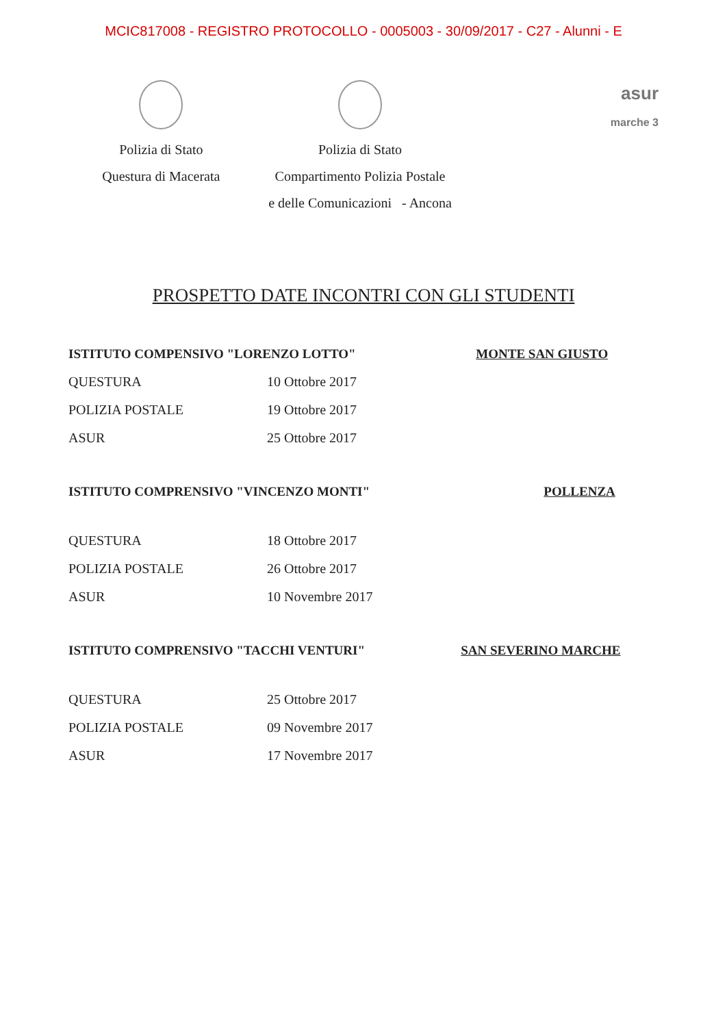MCIC817008 - REGISTRO PROTOCOLLO - 0005003 - 30/09/2017 - C27 - Alunni - E
Polizia di Stato
Questura di Macerata
Polizia di Stato
Compartimento Polizia Postale
e delle Comunicazioni - Ancona
asur
marche 3
PROSPETTO DATE INCONTRI CON GLI STUDENTI
| ISTITUTO COMPENSIVO "LORENZO LOTTO" | | MONTE SAN GIUSTO |
| QUESTURA | 10 Ottobre 2017 | |
| POLIZIA POSTALE | 19 Ottobre 2017 | |
| ASUR | 25 Ottobre 2017 | |
| ISTITUTO COMPRENSIVO "VINCENZO MONTI" | | POLLENZA |
| QUESTURA | 18 Ottobre 2017 | |
| POLIZIA POSTALE | 26 Ottobre 2017 | |
| ASUR | 10 Novembre 2017 | |
| ISTITUTO COMPRENSIVO "TACCHI VENTURI" | | SAN SEVERINO MARCHE |
| QUESTURA | 25 Ottobre 2017 | |
| POLIZIA POSTALE | 09 Novembre 2017 | |
| ASUR | 17 Novembre 2017 | |